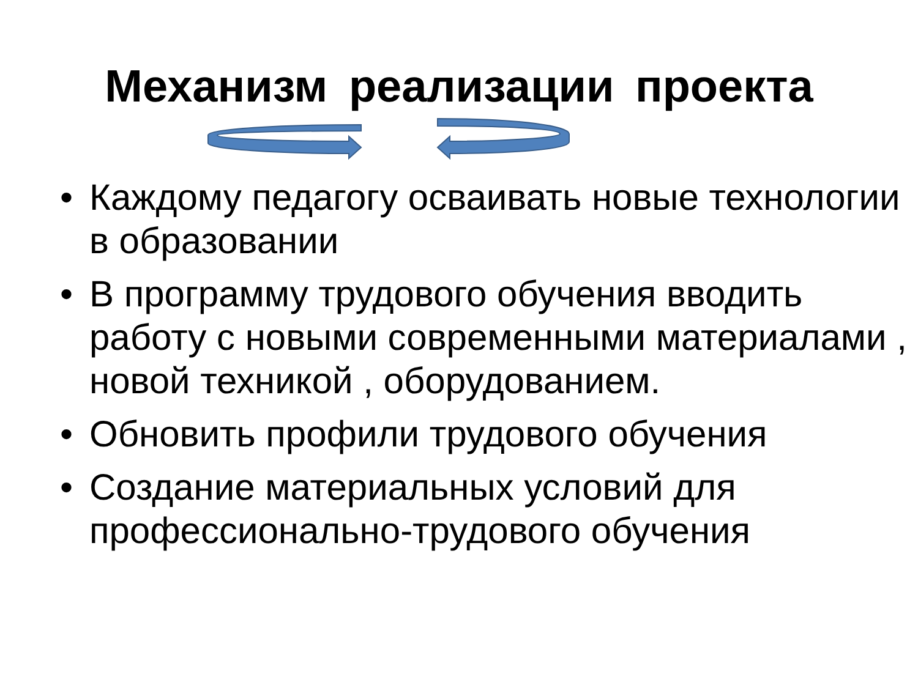Механизм реализации проекта
• Каждому педагогу осваивать новые технологии в образовании
• В программу трудового обучения вводить работу с новыми современными материалами , новой техникой , оборудованием.
• Обновить профили трудового обучения
• Создание материальных условий для профессионально-трудового обучения